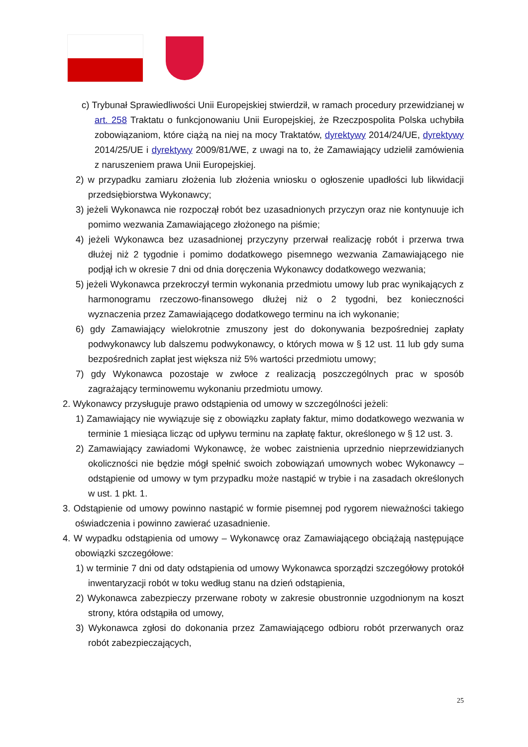c) Trybunał Sprawiedliwości Unii Europejskiej stwierdził, w ramach procedury przewidzianej w art. 258 Traktatu o funkcjonowaniu Unii Europejskiej, że Rzeczpospolita Polska uchybiła zobowiązaniom, które ciążą na niej na mocy Traktatów, dyrektywy 2014/24/UE, dyrektywy 2014/25/UE i dyrektywy 2009/81/WE, z uwagi na to, że Zamawiający udzielił zamówienia z naruszeniem prawa Unii Europejskiej.
2) w przypadku zamiaru złożenia lub złożenia wniosku o ogłoszenie upadłości lub likwidacji przedsiębiorstwa Wykonawcy;
3) jeżeli Wykonawca nie rozpoczął robót bez uzasadnionych przyczyn oraz nie kontynuuje ich pomimo wezwania Zamawiającego złożonego na piśmie;
4) jeżeli Wykonawca bez uzasadnionej przyczyny przerwał realizację robót i przerwa trwa dłużej niż 2 tygodnie i pomimo dodatkowego pisemnego wezwania Zamawiającego nie podjął ich w okresie 7 dni od dnia doręczenia Wykonawcy dodatkowego wezwania;
5) jeżeli Wykonawca przekroczył termin wykonania przedmiotu umowy lub prac wynikających z harmonogramu rzeczowo-finansowego dłużej niż o 2 tygodni, bez konieczności wyznaczenia przez Zamawiającego dodatkowego terminu na ich wykonanie;
6) gdy Zamawiający wielokrotnie zmuszony jest do dokonywania bezpośredniej zapłaty podwykonawcy lub dalszemu podwykonawcy, o których mowa w § 12 ust. 11 lub gdy suma bezpośrednich zapłat jest większa niż 5% wartości przedmiotu umowy;
7) gdy Wykonawca pozostaje w zwłoce z realizacją poszczególnych prac w sposób zagrażający terminowemu wykonaniu przedmiotu umowy.
2. Wykonawcy przysługuje prawo odstąpienia od umowy w szczególności jeżeli:
1) Zamawiający nie wywiązuje się z obowiązku zapłaty faktur, mimo dodatkowego wezwania w terminie 1 miesiąca licząc od upływu terminu na zapłatę faktur, określonego w § 12 ust. 3.
2) Zamawiający zawiadomi Wykonawcę, że wobec zaistnienia uprzednio nieprzewidzianych okoliczności nie będzie mógł spełnić swoich zobowiązań umownych wobec Wykonawcy – odstąpienie od umowy w tym przypadku może nastąpić w trybie i na zasadach określonych w ust. 1 pkt. 1.
3. Odstąpienie od umowy powinno nastąpić w formie pisemnej pod rygorem nieważności takiego oświadczenia i powinno zawierać uzasadnienie.
4. W wypadku odstąpienia od umowy – Wykonawcę oraz Zamawiającego obciążają następujące obowiązki szczegółowe:
1) w terminie 7 dni od daty odstąpienia od umowy Wykonawca sporządzi szczegółowy protokół inwentaryzacji robót w toku według stanu na dzień odstąpienia,
2) Wykonawca zabezpieczy przerwane roboty w zakresie obustronnie uzgodnionym na koszt strony, która odstąpiła od umowy,
3) Wykonawca zgłosi do dokonania przez Zamawiającego odbioru robót przerwanych oraz robót zabezpieczających,
25